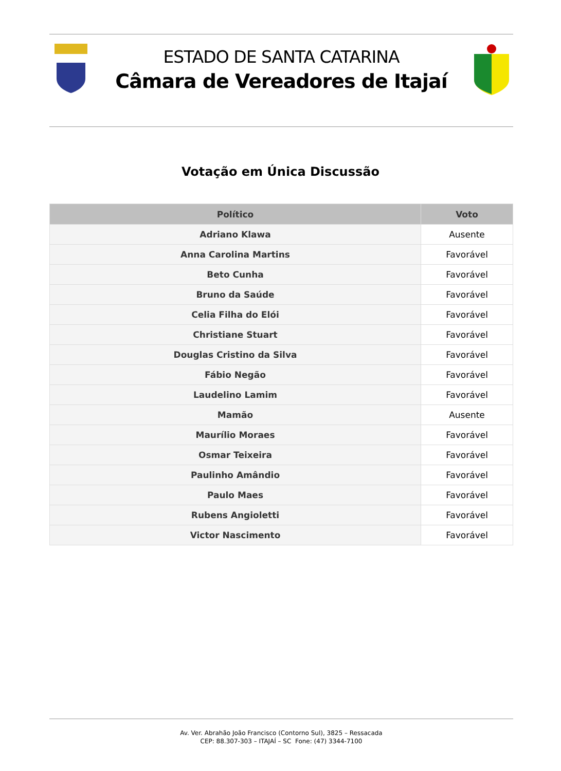ESTADO DE SANTA CATARINA
Câmara de Vereadores de Itajaí
Votação em Única Discussão
| Político | Voto |
| --- | --- |
| Adriano Klawa | Ausente |
| Anna Carolina Martins | Favorável |
| Beto Cunha | Favorável |
| Bruno da Saúde | Favorável |
| Celia Filha do Elói | Favorável |
| Christiane Stuart | Favorável |
| Douglas Cristino da Silva | Favorável |
| Fábio Negão | Favorável |
| Laudelino Lamim | Favorável |
| Mamão | Ausente |
| Maurílio Moraes | Favorável |
| Osmar Teixeira | Favorável |
| Paulinho Amândio | Favorável |
| Paulo Maes | Favorável |
| Rubens Angioletti | Favorável |
| Victor Nascimento | Favorável |
Av. Ver. Abrahão João Francisco (Contorno Sul), 3825 – Ressacada
CEP: 88.307-303 – ITAJAÍ – SC Fone: (47) 3344-7100